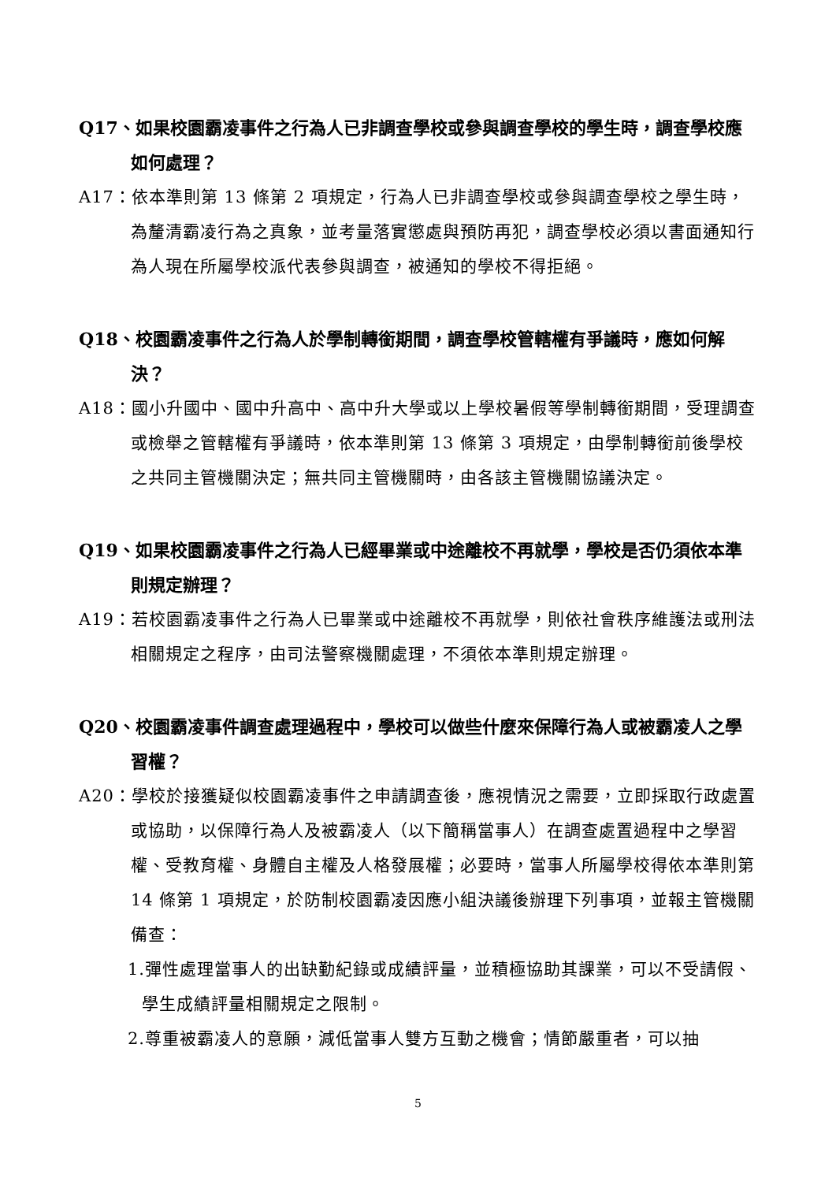Q17、如果校園霸凌事件之行為人已非調查學校或參與調查學校的學生時，調查學校應如何處理？
A17：依本準則第 13 條第 2 項規定，行為人已非調查學校或參與調查學校之學生時，為釐清霸凌行為之真象，並考量落實懲處與預防再犯，調查學校必須以書面通知行為人現在所屬學校派代表參與調查，被通知的學校不得拒絕。
Q18、校園霸凌事件之行為人於學制轉銜期間，調查學校管轄權有爭議時，應如何解決？
A18：國小升國中、國中升高中、高中升大學或以上學校暑假等學制轉銜期間，受理調查或檢舉之管轄權有爭議時，依本準則第 13 條第 3 項規定，由學制轉銜前後學校之共同主管機關決定；無共同主管機關時，由各該主管機關協議決定。
Q19、如果校園霸凌事件之行為人已經畢業或中途離校不再就學，學校是否仍須依本準則規定辦理？
A19：若校園霸凌事件之行為人已畢業或中途離校不再就學，則依社會秩序維護法或刑法相關規定之程序，由司法警察機關處理，不須依本準則規定辦理。
Q20、校園霸凌事件調查處理過程中，學校可以做些什麼來保障行為人或被霸凌人之學習權？
A20：學校於接獲疑似校園霸凌事件之申請調查後，應視情況之需要，立即採取行政處置或協助，以保障行為人及被霸凌人（以下簡稱當事人）在調查處置過程中之學習權、受教育權、身體自主權及人格發展權；必要時，當事人所屬學校得依本準則第 14 條第 1 項規定，於防制校園霸凌因應小組決議後辦理下列事項，並報主管機關備查：
1.彈性處理當事人的出缺勤紀錄或成績評量，並積極協助其課業，可以不受請假、學生成績評量相關規定之限制。
2.尊重被霸凌人的意願，減低當事人雙方互動之機會；情節嚴重者，可以抽
5